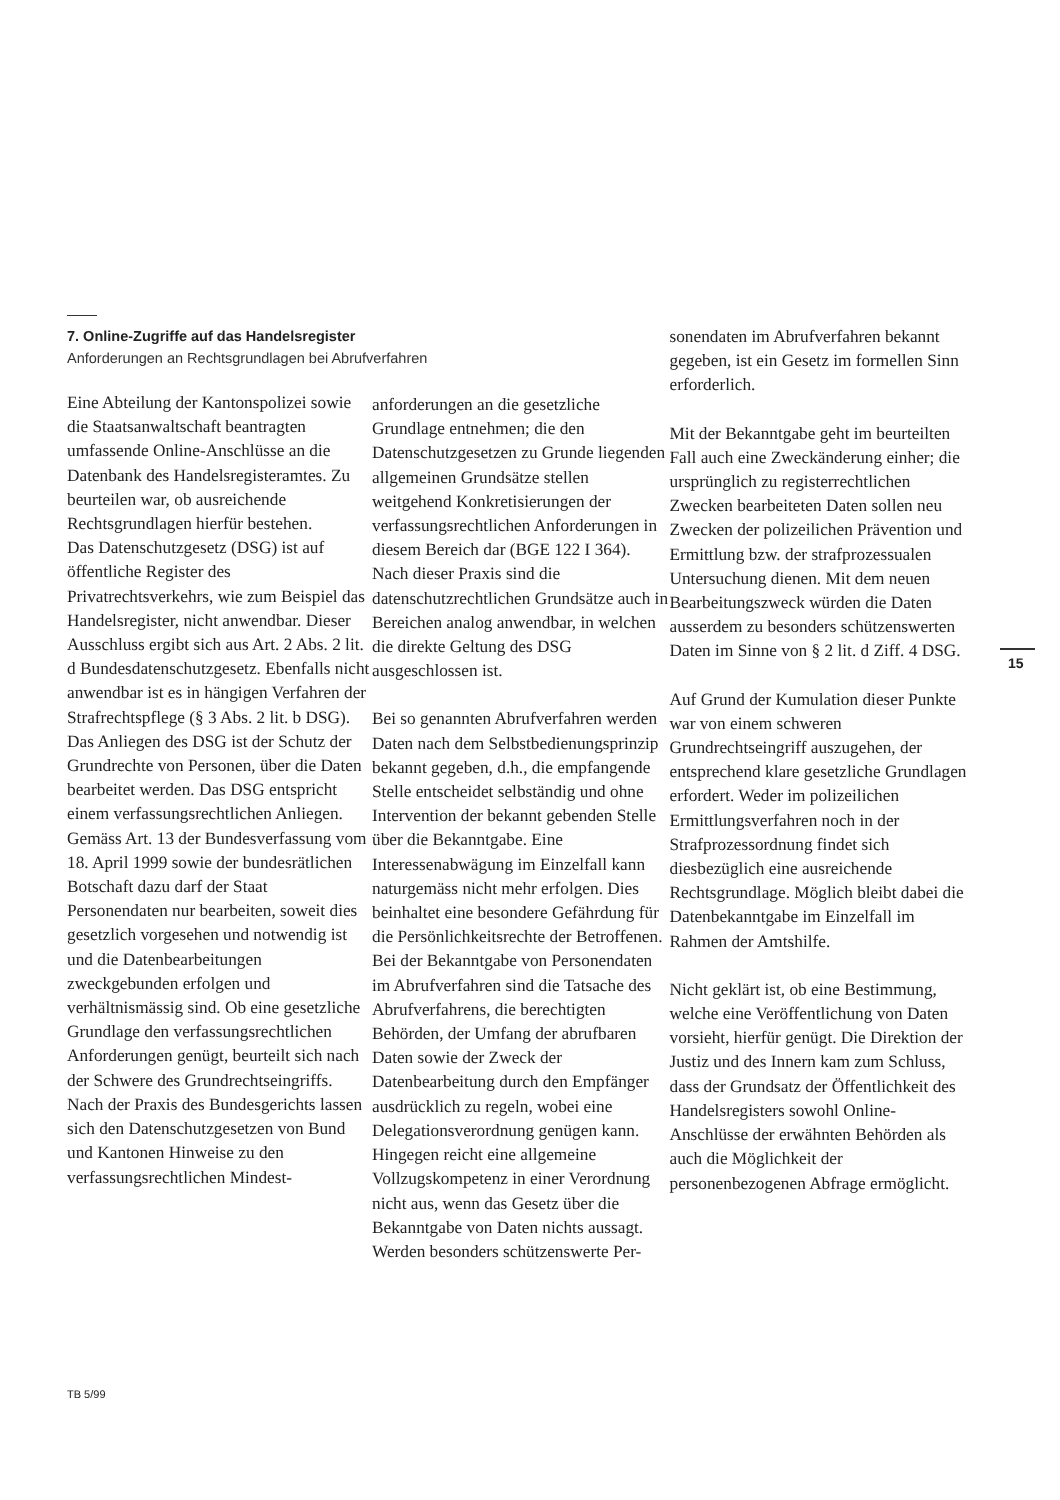7. Online-Zugriffe auf das Handelsregister
Anforderungen an Rechtsgrundlagen bei Abrufverfahren
Eine Abteilung der Kantonspolizei sowie die Staatsanwaltschaft beantragten umfassende Online-Anschlüsse an die Datenbank des Handelsregisteramtes. Zu beurteilen war, ob ausreichende Rechtsgrundlagen hierfür bestehen.
Das Datenschutzgesetz (DSG) ist auf öffentliche Register des Privatrechtsverkehrs, wie zum Beispiel das Handelsregister, nicht anwendbar. Dieser Ausschluss ergibt sich aus Art. 2 Abs. 2 lit. d Bundesdatenschutzgesetz. Ebenfalls nicht anwendbar ist es in hängigen Verfahren der Strafrechtspflege (§ 3 Abs. 2 lit. b DSG).
Das Anliegen des DSG ist der Schutz der Grundrechte von Personen, über die Daten bearbeitet werden. Das DSG entspricht einem verfassungsrechtlichen Anliegen. Gemäss Art. 13 der Bundesverfassung vom 18. April 1999 sowie der bundesrätlichen Botschaft dazu darf der Staat Personendaten nur bearbeiten, soweit dies gesetzlich vorgesehen und notwendig ist und die Datenbearbeitungen zweckgebunden erfolgen und verhältnismässig sind. Ob eine gesetzliche Grundlage den verfassungsrechtlichen Anforderungen genügt, beurteilt sich nach der Schwere des Grundrechtseingriffs. Nach der Praxis des Bundesgerichts lassen sich den Datenschutzgesetzen von Bund und Kantonen Hinweise zu den verfassungsrechtlichen Mindest-
anforderungen an die gesetzliche Grundlage entnehmen; die den Datenschutzgesetzen zu Grunde liegenden allgemeinen Grundsätze stellen weitgehend Konkretisierungen der verfassungsrechtlichen Anforderungen in diesem Bereich dar (BGE 122 I 364). Nach dieser Praxis sind die datenschutzrechtlichen Grundsätze auch in Bereichen analog anwendbar, in welchen die direkte Geltung des DSG ausgeschlossen ist.
Bei so genannten Abrufverfahren werden Daten nach dem Selbstbedienungsprinzip bekannt gegeben, d.h., die empfangende Stelle entscheidet selbständig und ohne Intervention der bekannt gebenden Stelle über die Bekanntgabe. Eine Interessenabwägung im Einzelfall kann naturgemäss nicht mehr erfolgen. Dies beinhaltet eine besondere Gefährdung für die Persönlichkeitsrechte der Betroffenen. Bei der Bekanntgabe von Personendaten im Abrufverfahren sind die Tatsache des Abrufverfahrens, die berechtigten Behörden, der Umfang der abrufbaren Daten sowie der Zweck der Datenbearbeitung durch den Empfänger ausdrücklich zu regeln, wobei eine Delegationsverordnung genügen kann. Hingegen reicht eine allgemeine Vollzugskompetenz in einer Verordnung nicht aus, wenn das Gesetz über die Bekanntgabe von Daten nichts aussagt. Werden besonders schützenswerte Per-
sonendaten im Abrufverfahren bekannt gegeben, ist ein Gesetz im formellen Sinn erforderlich.
Mit der Bekanntgabe geht im beurteilten Fall auch eine Zweckänderung einher; die ursprünglich zu registerrechtlichen Zwecken bearbeiteten Daten sollen neu Zwecken der polizeilichen Prävention und Ermittlung bzw. der strafprozessualen Untersuchung dienen. Mit dem neuen Bearbeitungszweck würden die Daten ausserdem zu besonders schützenswerten Daten im Sinne von § 2 lit. d Ziff. 4 DSG.
Auf Grund der Kumulation dieser Punkte war von einem schweren Grundrechtseingriff auszugehen, der entsprechend klare gesetzliche Grundlagen erfordert. Weder im polizeilichen Ermittlungsverfahren noch in der Strafprozessordnung findet sich diesbezüglich eine ausreichende Rechtsgrundlage. Möglich bleibt dabei die Datenbekanntgabe im Einzelfall im Rahmen der Amtshilfe.
Nicht geklärt ist, ob eine Bestimmung, welche eine Veröffentlichung von Daten vorsieht, hierfür genügt. Die Direktion der Justiz und des Innern kam zum Schluss, dass der Grundsatz der Öffentlichkeit des Handelsregisters sowohl Online-Anschlüsse der erwähnten Behörden als auch die Möglichkeit der personenbezogenen Abfrage ermöglicht.
15
TB 5/99